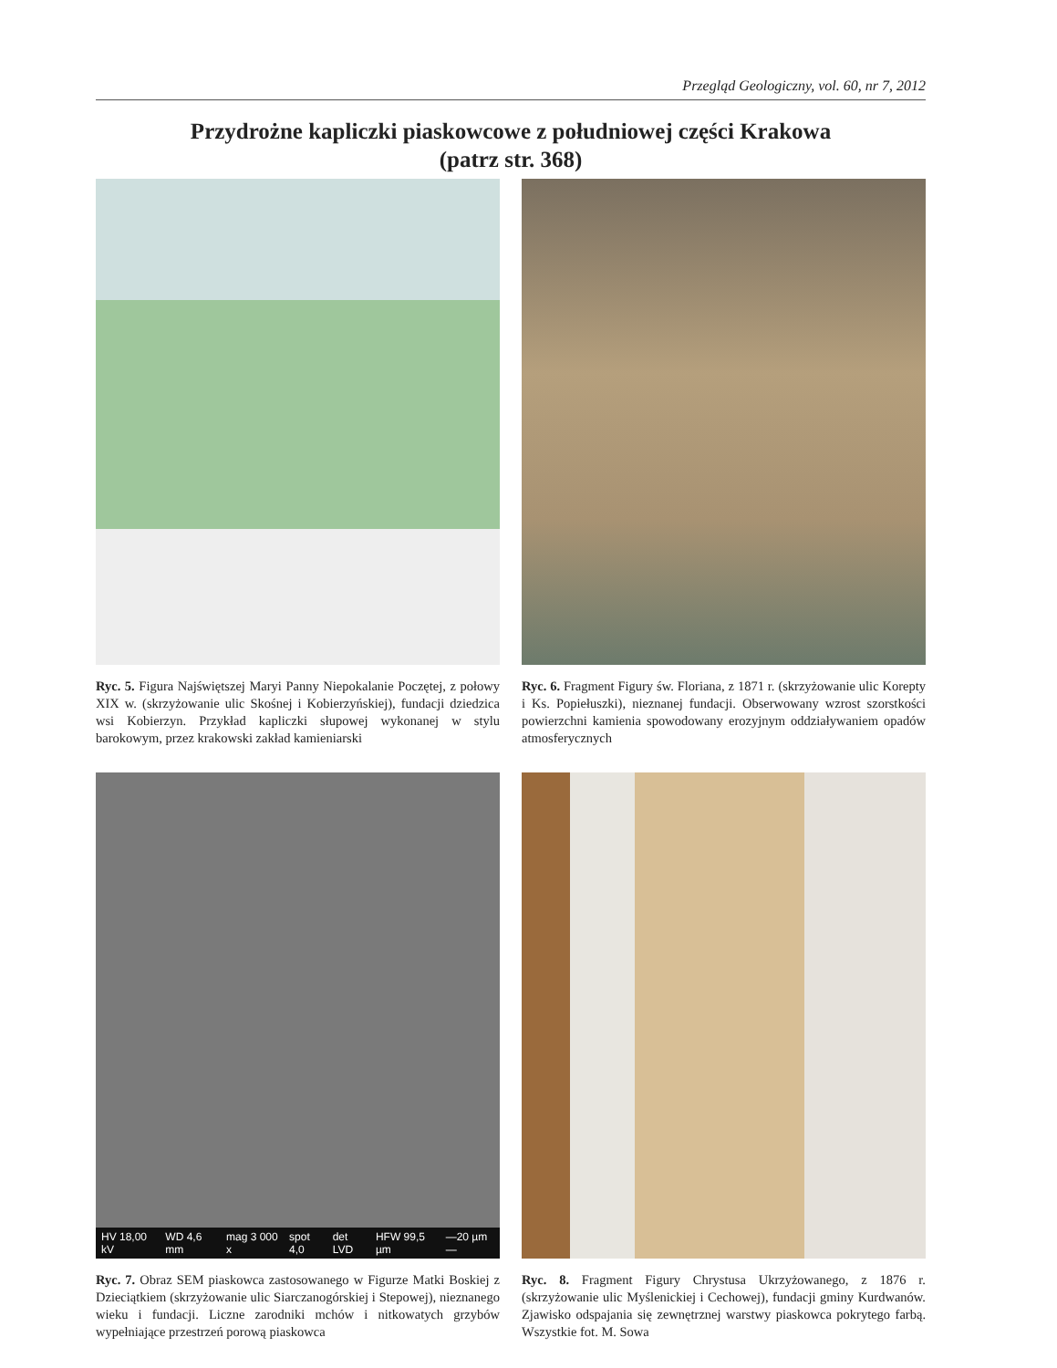Przegląd Geologiczny, vol. 60, nr 7, 2012
Przydrożne kapliczki piaskowcowe z południowej części Krakowa
(patrz str. 368)
Ryc. 5. Figura Najświętszej Maryi Panny Niepokalanie Poczętej, z połowy XIX w. (skrzyżowanie ulic Skośnej i Kobierzyńskiej), fundacji dziedzica wsi Kobierzyn. Przykład kapliczki słupowej wykonanej w stylu barokowym, przez krakowski zakład kamieniarski
Ryc. 6. Fragment Figury św. Floriana, z 1871 r. (skrzyżowanie ulic Korepty i Ks. Popiełuszki), nieznanej fundacji. Obserwowany wzrost szorstkości powierzchni kamienia spowodowany erozyjnym oddziaływaniem opadów atmosferycznych
HV 18,00 kV WD 4,6 mm mag 3 000 x spot 4,0 det LVD HFW 99,5 µm —20 µm—
Ryc. 7. Obraz SEM piaskowca zastosowanego w Figurze Matki Boskiej z Dzieciątkiem (skrzyżowanie ulic Siarczanogórskiej i Stepowej), nieznanego wieku i fundacji. Liczne zarodniki mchów i nitkowatych grzybów wypełniające przestrzeń porową piaskowca
Ryc. 8. Fragment Figury Chrystusa Ukrzyżowanego, z 1876 r. (skrzyżowanie ulic Myślenickiej i Cechowej), fundacji gminy Kurdwanów. Zjawisko odspajania się zewnętrznej warstwy piaskowca pokrytego farbą. Wszystkie fot. M. Sowa